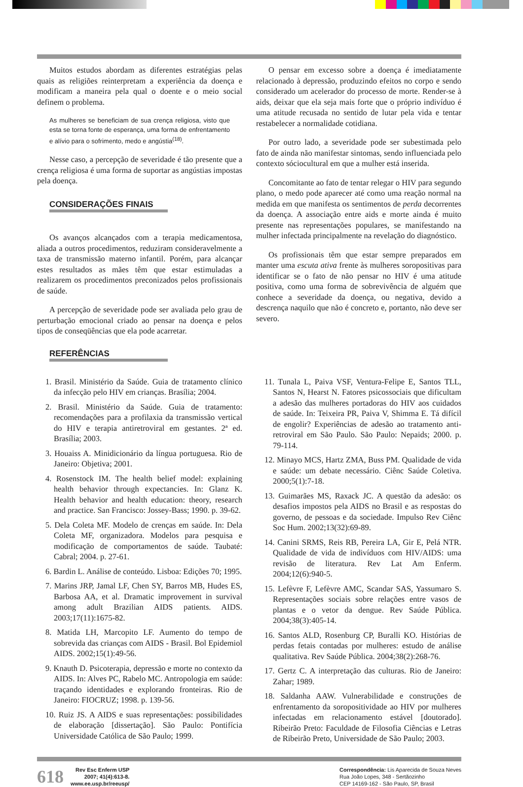Muitos estudos abordam as diferentes estratégias pelas quais as religiões reinterpretam a experiência da doença e modificam a maneira pela qual o doente e o meio social definem o problema.
As mulheres se beneficiam de sua crença religiosa, visto que esta se torna fonte de esperança, uma forma de enfrentamento e alívio para o sofrimento, medo e angústia<sup>(18)</sup>.
Nesse caso, a percepção de severidade é tão presente que a crença religiosa é uma forma de suportar as angústias impostas pela doença.
CONSIDERAÇÕES FINAIS
Os avanços alcançados com a terapia medicamentosa, aliada a outros procedimentos, reduziram consideravelmente a taxa de transmissão materno infantil. Porém, para alcançar estes resultados as mães têm que estar estimuladas a realizarem os procedimentos preconizados pelos profissionais de saúde.
A percepção de severidade pode ser avaliada pelo grau de perturbação emocional criado ao pensar na doença e pelos tipos de conseqüências que ela pode acarretar.
O pensar em excesso sobre a doença é imediatamente relacionado à depressão, produzindo efeitos no corpo e sendo considerado um acelerador do processo de morte. Render-se à aids, deixar que ela seja mais forte que o próprio indivíduo é uma atitude recusada no sentido de lutar pela vida e tentar restabelecer a normalidade cotidiana.
Por outro lado, a severidade pode ser subestimada pelo fato de ainda não manifestar sintomas, sendo influenciada pelo contexto sóciocultural em que a mulher está inserida.
Concomitante ao fato de tentar relegar o HIV para segundo plano, o medo pode aparecer até como uma reação normal na medida em que manifesta os sentimentos de perda decorrentes da doença. A associação entre aids e morte ainda é muito presente nas representações populares, se manifestando na mulher infectada principalmente na revelação do diagnóstico.
Os profissionais têm que estar sempre preparados em manter uma escuta ativa frente às mulheres soropositivas para identificar se o fato de não pensar no HIV é uma atitude positiva, como uma forma de sobrevivência de alguém que conhece a severidade da doença, ou negativa, devido a descrença naquilo que não é concreto e, portanto, não deve ser severo.
REFERÊNCIAS
1. Brasil. Ministério da Saúde. Guia de tratamento clínico da infecção pelo HIV em crianças. Brasília; 2004.
2. Brasil. Ministério da Saúde. Guia de tratamento: recomendações para a profilaxia da transmissão vertical do HIV e terapia antiretroviral em gestantes. 2ª ed. Brasília; 2003.
3. Houaiss A. Minidicionário da língua portuguesa. Rio de Janeiro: Objetiva; 2001.
4. Rosenstock IM. The health belief model: explaining health behavior through expectancies. In: Glanz K. Health behavior and health education: theory, research and practice. San Francisco: Jossey-Bass; 1990. p. 39-62.
5. Dela Coleta MF. Modelo de crenças em saúde. In: Dela Coleta MF, organizadora. Modelos para pesquisa e modificação de comportamentos de saúde. Taubaté: Cabral; 2004. p. 27-61.
6. Bardin L. Análise de conteúdo. Lisboa: Edições 70; 1995.
7. Marins JRP, Jamal LF, Chen SY, Barros MB, Hudes ES, Barbosa AA, et al. Dramatic improvement in survival among adult Brazilian AIDS patients. AIDS. 2003;17(11):1675-82.
8. Matida LH, Marcopito LF. Aumento do tempo de sobrevida das crianças com AIDS - Brasil. Bol Epidemiol AIDS. 2002;15(1):49-56.
9. Knauth D. Psicoterapia, depressão e morte no contexto da AIDS. In: Alves PC, Rabelo MC. Antropologia em saúde: traçando identidades e explorando fronteiras. Rio de Janeiro: FIOCRUZ; 1998. p. 139-56.
10. Ruiz JS. A AIDS e suas representações: possibilidades de elaboração [dissertação]. São Paulo: Pontifícia Universidade Católica de São Paulo; 1999.
11. Tunala L, Paiva VSF, Ventura-Felipe E, Santos TLL, Santos N, Hearst N. Fatores psicossociais que dificultam a adesão das mulheres portadoras do HIV aos cuidados de saúde. In: Teixeira PR, Paiva V, Shimma E. Tá difícil de engolir? Experiências de adesão ao tratamento anti-retroviral em São Paulo. São Paulo: Nepaids; 2000. p. 79-114.
12. Minayo MCS, Hartz ZMA, Buss PM. Qualidade de vida e saúde: um debate necessário. Ciênc Saúde Coletiva. 2000;5(1):7-18.
13. Guimarães MS, Raxack JC. A questão da adesão: os desafios impostos pela AIDS no Brasil e as respostas do governo, de pessoas e da sociedade. Impulso Rev Ciênc Soc Hum. 2002;13(32):69-89.
14. Canini SRMS, Reis RB, Pereira LA, Gir E, Pelá NTR. Qualidade de vida de indivíduos com HIV/AIDS: uma revisão de literatura. Rev Lat Am Enferm. 2004;12(6):940-5.
15. Lefèvre F, Lefèvre AMC, Scandar SAS, Yassumaro S. Representações sociais sobre relações entre vasos de plantas e o vetor da dengue. Rev Saúde Pública. 2004;38(3):405-14.
16. Santos ALD, Rosenburg CP, Buralli KO. Histórias de perdas fetais contadas por mulheres: estudo de análise qualitativa. Rev Saúde Pública. 2004;38(2):268-76.
17. Gertz C. A interpretação das culturas. Rio de Janeiro: Zahar; 1989.
18. Saldanha AAW. Vulnerabilidade e construções de enfrentamento da soropositividade ao HIV por mulheres infectadas em relacionamento estável [doutorado]. Ribeirão Preto: Faculdade de Filosofia Ciências e Letras de Ribeirão Preto, Universidade de São Paulo; 2003.
618 Rev Esc Enferm USP
2007; 41(4):613-8.
www.ee.usp.br/reeusp/
Correspondência: Lis Aparecida de Souza Neves
Rua João Lopes, 348 - Sertãozinho
CEP 14169-162 - São Paulo, SP, Brasil